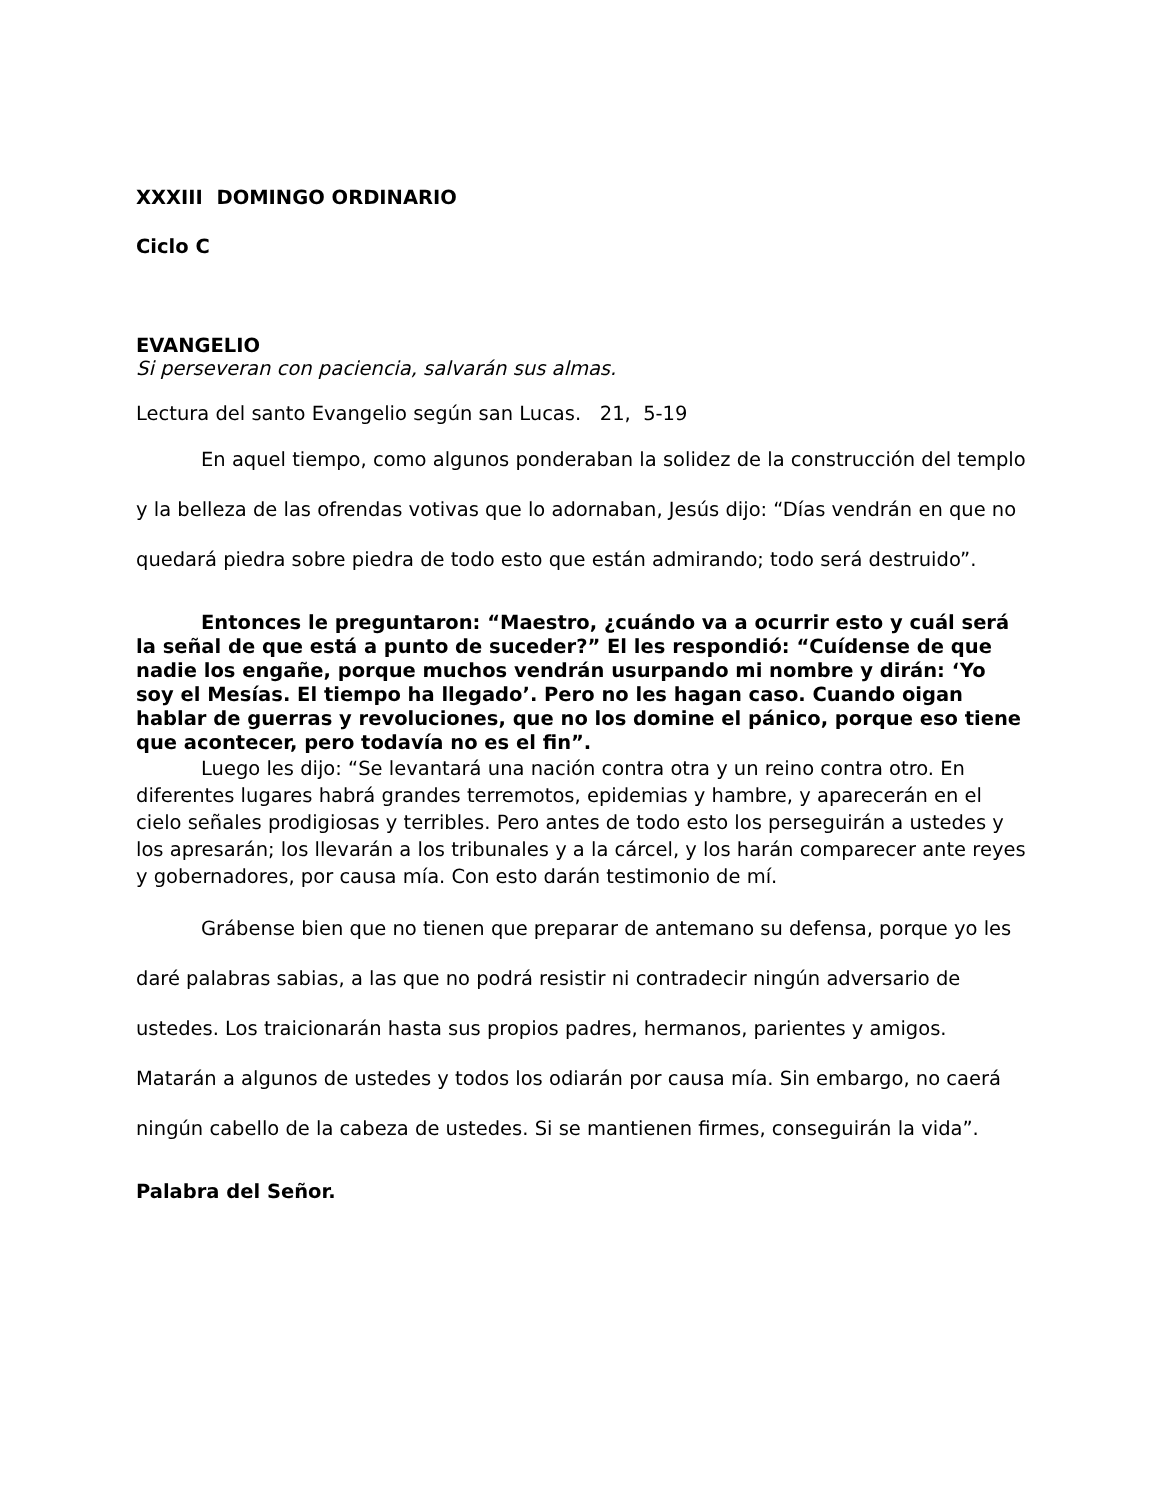XXXIII DOMINGO ORDINARIO
Ciclo C
EVANGELIO
Si perseveran con paciencia, salvarán sus almas.
Lectura del santo Evangelio según san Lucas. 21, 5-19
En aquel tiempo, como algunos ponderaban la solidez de la construcción del templo y la belleza de las ofrendas votivas que lo adornaban, Jesús dijo: “Días vendrán en que no quedará piedra sobre piedra de todo esto que están admirando; todo será destruido”.
Entonces le preguntaron: “Maestro, ¿cuándo va a ocurrir esto y cuál será la señal de que está a punto de suceder?” El les respondió: “Cuídense de que nadie los engañe, porque muchos vendrán usurpando mi nombre y dirán: ‘Yo soy el Mesías. El tiempo ha llegado’. Pero no les hagan caso. Cuando oigan hablar de guerras y revoluciones, que no los domine el pánico, porque eso tiene que acontecer, pero todavía no es el fin”.
Luego les dijo: “Se levantará una nación contra otra y un reino contra otro. En diferentes lugares habrá grandes terremotos, epidemias y hambre, y aparecerán en el cielo señales prodigiosas y terribles. Pero antes de todo esto los perseguirán a ustedes y los apresarán; los llevarán a los tribunales y a la cárcel, y los harán comparecer ante reyes y gobernadores, por causa mía. Con esto darán testimonio de mí.
Grábense bien que no tienen que preparar de antemano su defensa, porque yo les daré palabras sabias, a las que no podrá resistir ni contradecir ningún adversario de ustedes. Los traicionarán hasta sus propios padres, hermanos, parientes y amigos. Matarán a algunos de ustedes y todos los odiarán por causa mía. Sin embargo, no caerá ningún cabello de la cabeza de ustedes. Si se mantienen firmes, conseguirán la vida”.
Palabra del Señor.